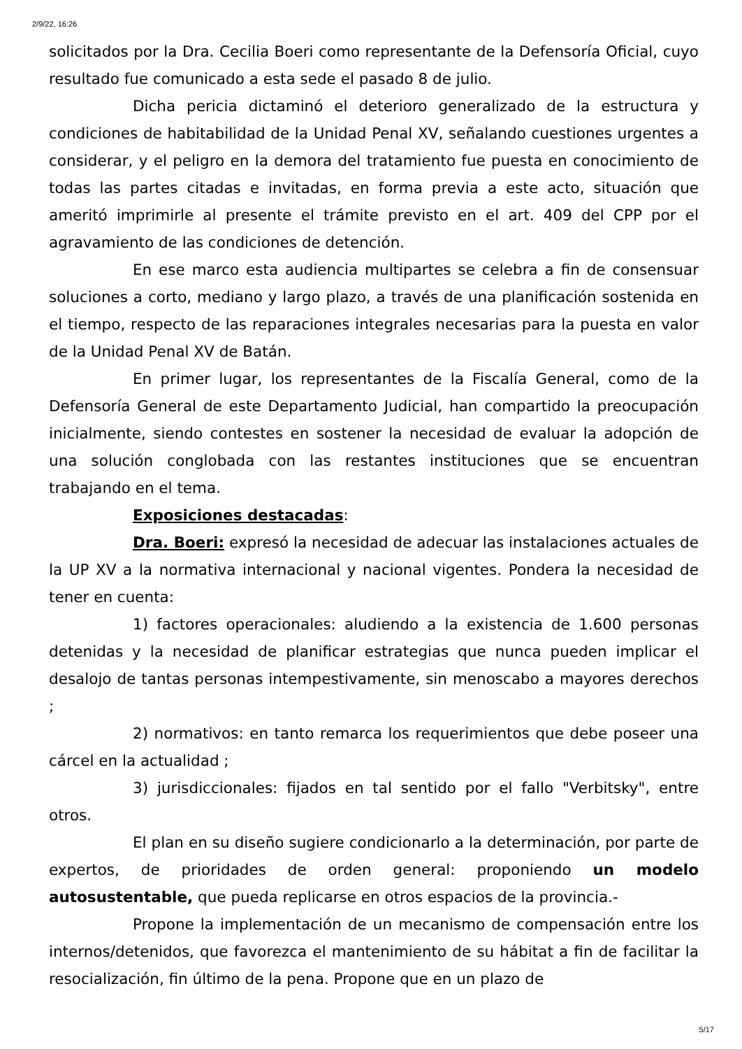2/9/22, 16:26
solicitados por la Dra. Cecilia Boeri como representante de la Defensoría Oficial, cuyo resultado fue comunicado a esta sede el pasado 8 de julio.
Dicha pericia dictaminó el deterioro generalizado de la estructura y condiciones de habitabilidad de la Unidad Penal XV, señalando cuestiones urgentes a considerar, y el peligro en la demora del tratamiento fue puesta en conocimiento de todas las partes citadas e invitadas, en forma previa a este acto, situación que ameritó imprimirle al presente el trámite previsto en el art. 409 del CPP por el agravamiento de las condiciones de detención.
En ese marco esta audiencia multipartes se celebra a fin de consensuar soluciones a corto, mediano y largo plazo, a través de una planificación sostenida en el tiempo, respecto de las reparaciones integrales necesarias para la puesta en valor de la Unidad Penal XV de Batán.
En primer lugar, los representantes de la Fiscalía General, como de la Defensoría General de este Departamento Judicial, han compartido la preocupación inicialmente, siendo contestes en sostener la necesidad de evaluar la adopción de una solución conglobada con las restantes instituciones que se encuentran trabajando en el tema.
Exposiciones destacadas:
Dra. Boeri: expresó la necesidad de adecuar las instalaciones actuales de la UP XV a la normativa internacional y nacional vigentes. Pondera la necesidad de tener en cuenta:
1) factores operacionales: aludiendo a la existencia de 1.600 personas detenidas y la necesidad de planificar estrategias que nunca pueden implicar el desalojo de tantas personas intempestivamente, sin menoscabo a mayores derechos ;
2) normativos: en tanto remarca los requerimientos que debe poseer una cárcel en la actualidad ;
3) jurisdiccionales: fijados en tal sentido por el fallo "Verbitsky", entre otros.
El plan en su diseño sugiere condicionarlo a la determinación, por parte de expertos, de prioridades de orden general: proponiendo un modelo autosustentable, que pueda replicarse en otros espacios de la provincia.-
Propone la implementación de un mecanismo de compensación entre los internos/detenidos, que favorezca el mantenimiento de su hábitat a fin de facilitar la resocialización, fin último de la pena. Propone que en un plazo de
5/17